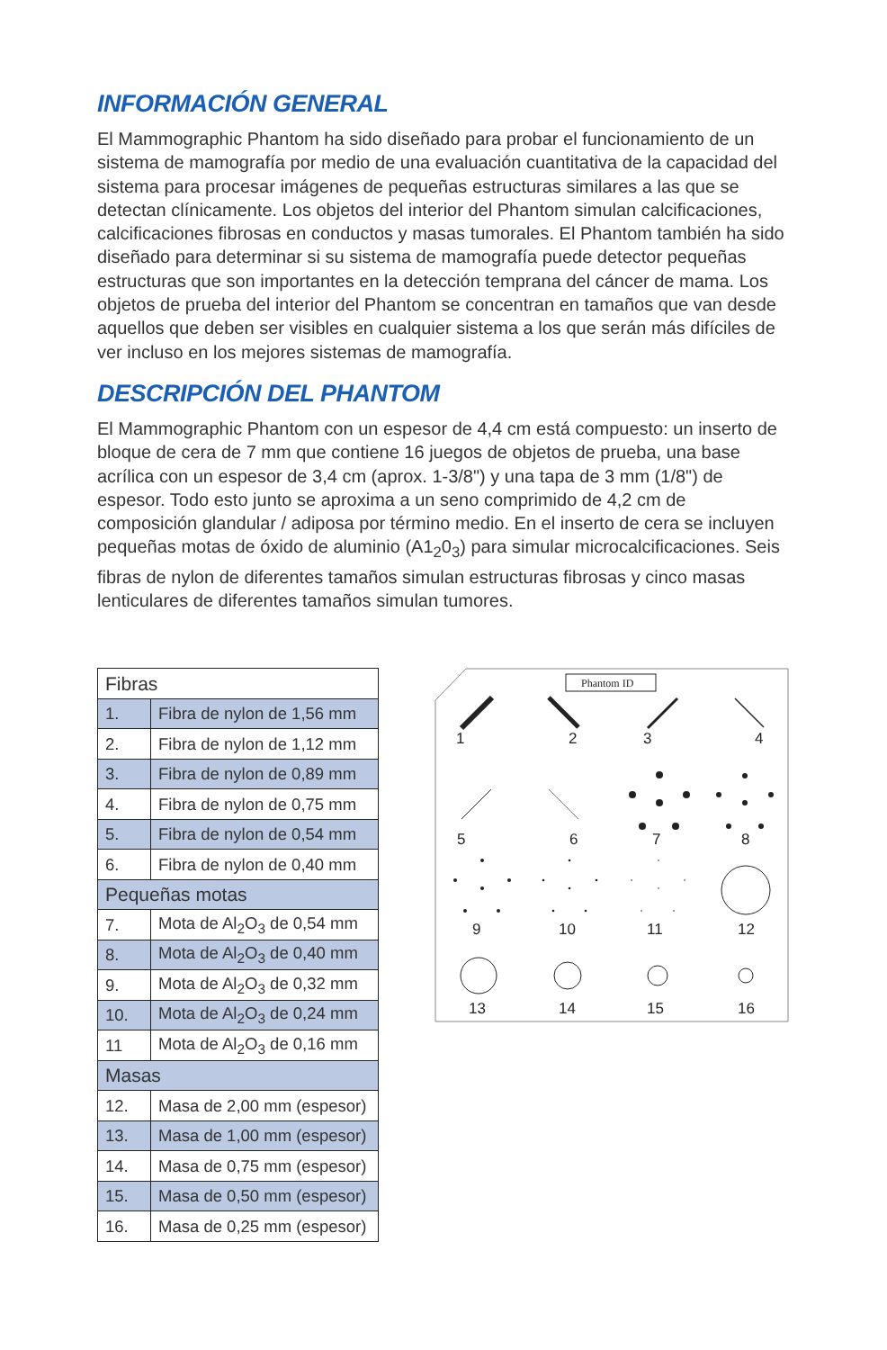INFORMACIÓN GENERAL
El Mammographic Phantom ha sido diseñado para probar el funcionamiento de un sistema de mamografía por medio de una evaluación cuantitativa de la capacidad del sistema para procesar imágenes de pequeñas estructuras similares a las que se detectan clínicamente. Los objetos del interior del Phantom simulan calcificaciones, calcificaciones fibrosas en conductos y masas tumorales. El Phantom también ha sido diseñado para determinar si su sistema de mamografía puede detector pequeñas estructuras que son importantes en la detección temprana del cáncer de mama. Los objetos de prueba del interior del Phantom se concentran en tamaños que van desde aquellos que deben ser visibles en cualquier sistema a los que serán más difíciles de ver incluso en los mejores sistemas de mamografía.
DESCRIPCIÓN DEL PHANTOM
El Mammographic Phantom con un espesor de 4,4 cm está compuesto: un inserto de bloque de cera de 7 mm que contiene 16 juegos de objetos de prueba, una base acrílica con un espesor de 3,4 cm (aprox. 1-3/8") y una tapa de 3 mm (1/8") de espesor. Todo esto junto se aproxima a un seno comprimido de 4,2 cm de composición glandular / adiposa por término medio. En el inserto de cera se incluyen pequeñas motas de óxido de aluminio (A1<sub>2</sub>0<sub>3</sub>) para simular microcalcificaciones. Seis fibras de nylon de diferentes tamaños simulan estructuras fibrosas y cinco masas lenticulares de diferentes tamaños simulan tumores.
| Fibras | |
| --- | --- |
| 1. | Fibra de nylon de 1,56 mm |
| 2. | Fibra de nylon de 1,12 mm |
| 3. | Fibra de nylon de 0,89 mm |
| 4. | Fibra de nylon de 0,75 mm |
| 5. | Fibra de nylon de 0,54 mm |
| 6. | Fibra de nylon de 0,40 mm |
| Pequeñas motas | |
| 7. | Mota de Al<sub>2</sub>O<sub>3</sub> de 0,54 mm |
| 8. | Mota de Al<sub>2</sub>O<sub>3</sub> de 0,40 mm |
| 9. | Mota de Al<sub>2</sub>O<sub>3</sub> de 0,32 mm |
| 10. | Mota de Al<sub>2</sub>O<sub>3</sub> de 0,24 mm |
| 11 | Mota de Al<sub>2</sub>O<sub>3</sub> de 0,16 mm |
| Masas | |
| 12. | Masa de 2,00 mm (espesor) |
| 13. | Masa de 1,00 mm (espesor) |
| 14. | Masa de 0,75 mm (espesor) |
| 15. | Masa de 0,50 mm (espesor) |
| 16. | Masa de 0,25 mm (espesor) |
Phantom ID
1
2
3
4
5
6
7
8
9
10
11
12
13
14
15
16